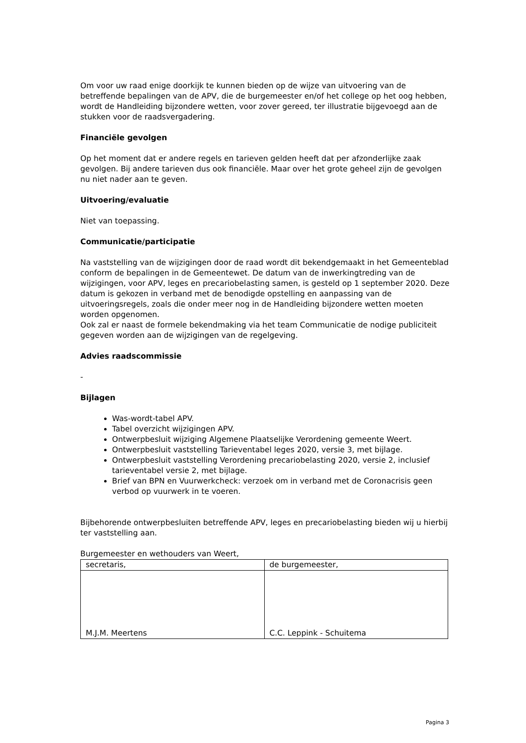Om voor uw raad enige doorkijk te kunnen bieden op de wijze van uitvoering van de betreffende bepalingen van de APV, die de burgemeester en/of het college op het oog hebben, wordt de Handleiding bijzondere wetten, voor zover gereed, ter illustratie bijgevoegd aan de stukken voor de raadsvergadering.
Financiële gevolgen
Op het moment dat er andere regels en tarieven gelden heeft dat per afzonderlijke zaak gevolgen. Bij andere tarieven dus ook financiële. Maar over het grote geheel zijn de gevolgen nu niet nader aan te geven.
Uitvoering/evaluatie
Niet van toepassing.
Communicatie/participatie
Na vaststelling van de wijzigingen door de raad wordt dit bekendgemaakt in het Gemeenteblad conform de bepalingen in de Gemeentewet. De datum van de inwerkingtreding van de wijzigingen, voor APV, leges en precariobelasting samen, is gesteld op 1 september 2020. Deze datum is gekozen in verband met de benodigde opstelling en aanpassing van de uitvoeringsregels, zoals die onder meer nog in de Handleiding bijzondere wetten moeten worden opgenomen.
Ook zal er naast de formele bekendmaking via het team Communicatie de nodige publiciteit gegeven worden aan de wijzigingen van de regelgeving.
Advies raadscommissie
-
Bijlagen
Was-wordt-tabel APV.
Tabel overzicht wijzigingen APV.
Ontwerpbesluit wijziging Algemene Plaatselijke Verordening gemeente Weert.
Ontwerpbesluit vaststelling Tarieventabel leges 2020, versie 3, met bijlage.
Ontwerpbesluit vaststelling Verordening precariobelasting 2020, versie 2, inclusief tarieventabel versie 2, met bijlage.
Brief van BPN en Vuurwerkcheck: verzoek om in verband met de Coronacrisis geen verbod op vuurwerk in te voeren.
Bijbehorende ontwerpbesluiten betreffende APV, leges en precariobelasting bieden wij u hierbij ter vaststelling aan.
Burgemeester en wethouders van Weert,
| secretaris, | de burgemeester, |
| M.J.M. Meertens | C.C. Leppink - Schuitema |
Pagina 3